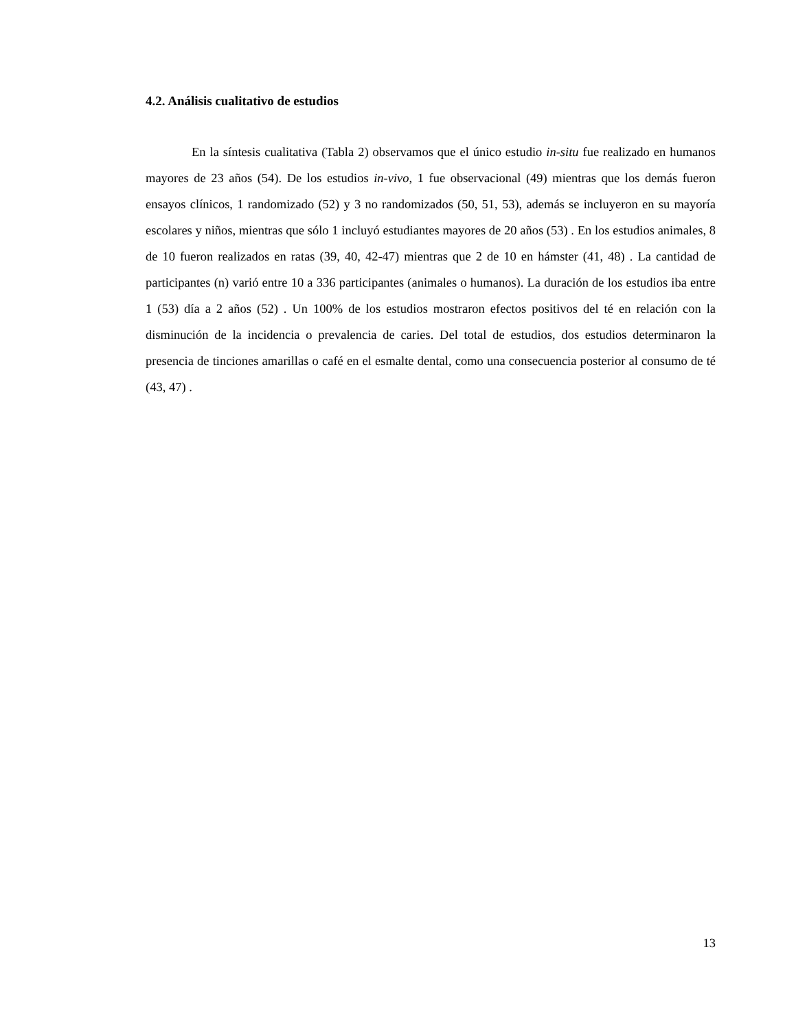4.2. Análisis cualitativo de estudios
En la síntesis cualitativa (Tabla 2) observamos que el único estudio in-situ fue realizado en humanos mayores de 23 años (54). De los estudios in-vivo, 1 fue observacional (49) mientras que los demás fueron ensayos clínicos, 1 randomizado (52) y 3 no randomizados (50, 51, 53), además se incluyeron en su mayoría escolares y niños, mientras que sólo 1 incluyó estudiantes mayores de 20 años (53) . En los estudios animales, 8 de 10 fueron realizados en ratas (39, 40, 42-47) mientras que 2 de 10 en hámster (41, 48) . La cantidad de participantes (n) varió entre 10 a 336 participantes (animales o humanos). La duración de los estudios iba entre 1 (53) día a 2 años (52) . Un 100% de los estudios mostraron efectos positivos del té en relación con la disminución de la incidencia o prevalencia de caries. Del total de estudios, dos estudios determinaron la presencia de tinciones amarillas o café en el esmalte dental, como una consecuencia posterior al consumo de té (43, 47) .
13